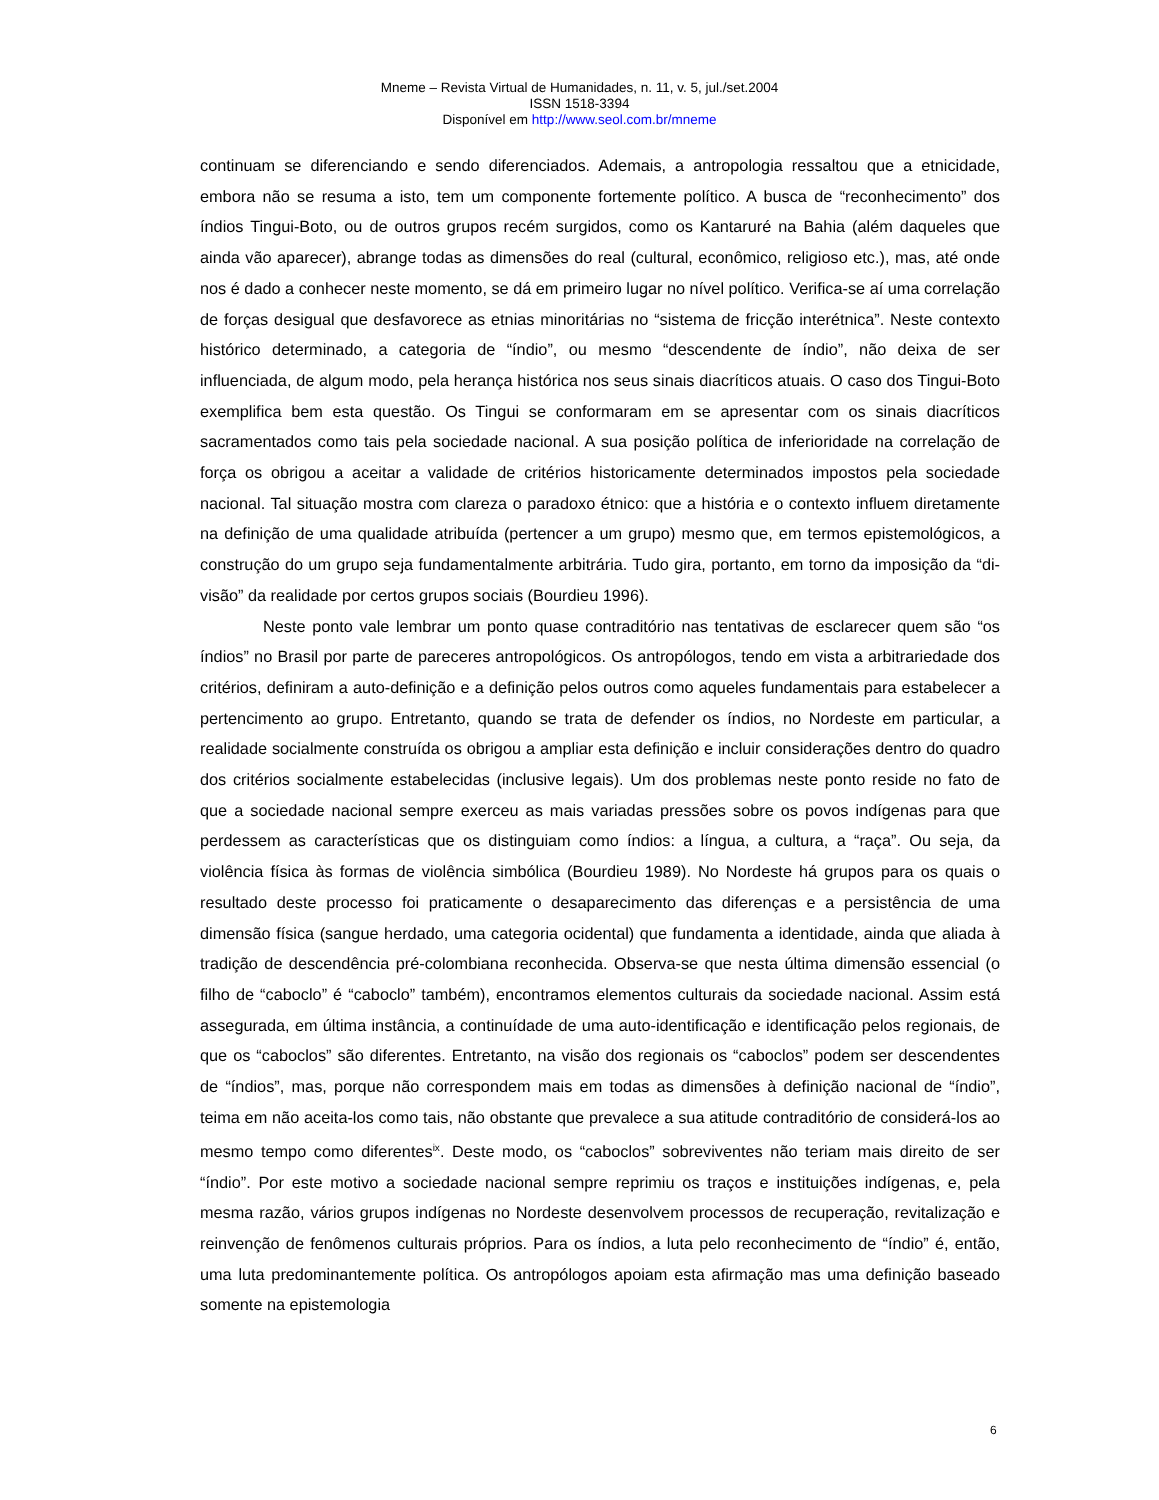Mneme – Revista Virtual de Humanidades, n. 11, v. 5, jul./set.2004
ISSN 1518-3394
Disponível em http://www.seol.com.br/mneme
continuam se diferenciando e sendo diferenciados. Ademais, a antropologia ressaltou que a etnicidade, embora não se resuma a isto, tem um componente fortemente político. A busca de “reconhecimento” dos índios Tingui-Boto, ou de outros grupos recém surgidos, como os Kantaruré na Bahia (além daqueles que ainda vão aparecer), abrange todas as dimensões do real (cultural, econômico, religioso etc.), mas, até onde nos é dado a conhecer neste momento, se dá em primeiro lugar no nível político. Verifica-se aí uma correlação de forças desigual que desfavorece as etnias minoritárias no “sistema de fricção interétnica”. Neste contexto histórico determinado, a categoria de “índio”, ou mesmo “descendente de índio”, não deixa de ser influenciada, de algum modo, pela herança histórica nos seus sinais diacríticos atuais. O caso dos Tingui-Boto exemplifica bem esta questão. Os Tingui se conformaram em se apresentar com os sinais diacríticos sacramentados como tais pela sociedade nacional. A sua posição política de inferioridade na correlação de força os obrigou a aceitar a validade de critérios historicamente determinados impostos pela sociedade nacional. Tal situação mostra com clareza o paradoxo étnico: que a história e o contexto influem diretamente na definição de uma qualidade atribuída (pertencer a um grupo) mesmo que, em termos epistemológicos, a construção do um grupo seja fundamentalmente arbitrária. Tudo gira, portanto, em torno da imposição da “di-visão” da realidade por certos grupos sociais (Bourdieu 1996).
Neste ponto vale lembrar um ponto quase contraditório nas tentativas de esclarecer quem são “os índios” no Brasil por parte de pareceres antropológicos. Os antropólogos, tendo em vista a arbitrariedade dos critérios, definiram a auto-definição e a definição pelos outros como aqueles fundamentais para estabelecer a pertencimento ao grupo. Entretanto, quando se trata de defender os índios, no Nordeste em particular, a realidade socialmente construída os obrigou a ampliar esta definição e incluir considerações dentro do quadro dos critérios socialmente estabelecidas (inclusive legais). Um dos problemas neste ponto reside no fato de que a sociedade nacional sempre exerceu as mais variadas pressões sobre os povos indígenas para que perdessem as características que os distinguiam como índios: a língua, a cultura, a “raça”. Ou seja, da violência física às formas de violência simbólica (Bourdieu 1989). No Nordeste há grupos para os quais o resultado deste processo foi praticamente o desaparecimento das diferenças e a persistência de uma dimensão física (sangue herdado, uma categoria ocidental) que fundamenta a identidade, ainda que aliada à tradição de descendência pré-colombiana reconhecida. Observa-se que nesta última dimensão essencial (o filho de “caboclo” é “caboclo” também), encontramos elementos culturais da sociedade nacional. Assim está assegurada, em última instância, a continuídade de uma auto-identificação e identificação pelos regionais, de que os “caboclos” são diferentes. Entretanto, na visão dos regionais os “caboclos” podem ser descendentes de “índios”, mas, porque não correspondem mais em todas as dimensões à definição nacional de “índio”, teima em não aceita-los como tais, não obstante que prevalece a sua atitude contraditório de considerá-los ao mesmo tempo como diferentes<sup>ix</sup>. Deste modo, os “caboclos” sobreviventes não teriam mais direito de ser “índio”. Por este motivo a sociedade nacional sempre reprimiu os traços e instituições indígenas, e, pela mesma razão, vários grupos indígenas no Nordeste desenvolvem processos de recuperação, revitalização e reinvenção de fenômenos culturais próprios. Para os índios, a luta pelo reconhecimento de “índio” é, então, uma luta predominantemente política. Os antropólogos apoiam esta afirmação mas uma definição baseado somente na epistemologia
6